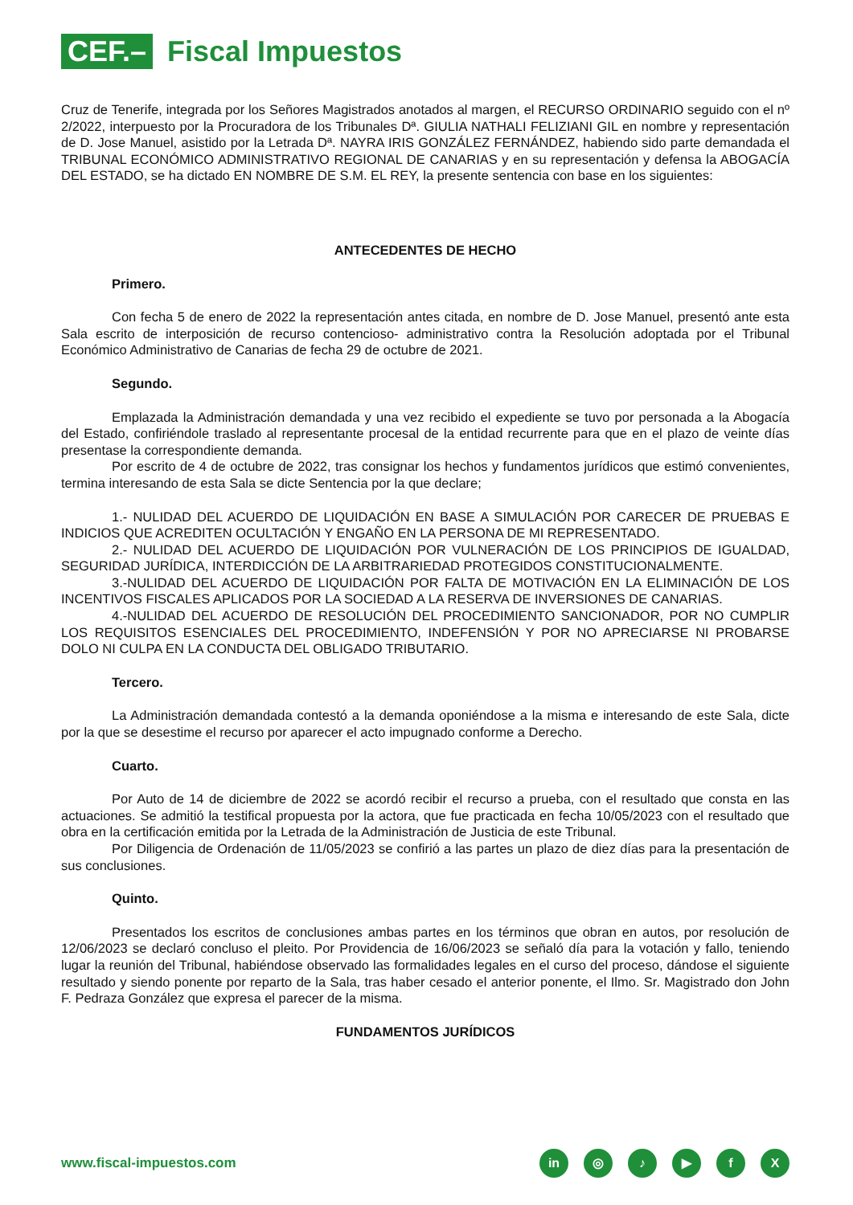CEF.–
Fiscal Impuestos
Cruz de Tenerife, integrada por los Señores Magistrados anotados al margen, el RECURSO ORDINARIO seguido con el nº 2/2022, interpuesto por la Procuradora de los Tribunales Dª. GIULIA NATHALI FELIZIANI GIL en nombre y representación de D. Jose Manuel, asistido por la Letrada Dª. NAYRA IRIS GONZÁLEZ FERNÁNDEZ, habiendo sido parte demandada el TRIBUNAL ECONÓMICO ADMINISTRATIVO REGIONAL DE CANARIAS y en su representación y defensa la ABOGACÍA DEL ESTADO, se ha dictado EN NOMBRE DE S.M. EL REY, la presente sentencia con base en los siguientes:
ANTECEDENTES DE HECHO
Primero.
Con fecha 5 de enero de 2022 la representación antes citada, en nombre de D. Jose Manuel, presentó ante esta Sala escrito de interposición de recurso contencioso- administrativo contra la Resolución adoptada por el Tribunal Económico Administrativo de Canarias de fecha 29 de octubre de 2021.
Segundo.
Emplazada la Administración demandada y una vez recibido el expediente se tuvo por personada a la Abogacía del Estado, confiriéndole traslado al representante procesal de la entidad recurrente para que en el plazo de veinte días presentase la correspondiente demanda.
Por escrito de 4 de octubre de 2022, tras consignar los hechos y fundamentos jurídicos que estimó convenientes, termina interesando de esta Sala se dicte Sentencia por la que declare;
1.- NULIDAD DEL ACUERDO DE LIQUIDACIÓN EN BASE A SIMULACIÓN POR CARECER DE PRUEBAS E INDICIOS QUE ACREDITEN OCULTACIÓN Y ENGAÑO EN LA PERSONA DE MI REPRESENTADO.
2.- NULIDAD DEL ACUERDO DE LIQUIDACIÓN POR VULNERACIÓN DE LOS PRINCIPIOS DE IGUALDAD, SEGURIDAD JURÍDICA, INTERDICCIÓN DE LA ARBITRARIEDAD PROTEGIDOS CONSTITUCIONALMENTE.
3.-NULIDAD DEL ACUERDO DE LIQUIDACIÓN POR FALTA DE MOTIVACIÓN EN LA ELIMINACIÓN DE LOS INCENTIVOS FISCALES APLICADOS POR LA SOCIEDAD A LA RESERVA DE INVERSIONES DE CANARIAS.
4.-NULIDAD DEL ACUERDO DE RESOLUCIÓN DEL PROCEDIMIENTO SANCIONADOR, POR NO CUMPLIR LOS REQUISITOS ESENCIALES DEL PROCEDIMIENTO, INDEFENSIÓN Y POR NO APRECIARSE NI PROBARSE DOLO NI CULPA EN LA CONDUCTA DEL OBLIGADO TRIBUTARIO.
Tercero.
La Administración demandada contestó a la demanda oponiéndose a la misma e interesando de este Sala, dicte por la que se desestime el recurso por aparecer el acto impugnado conforme a Derecho.
Cuarto.
Por Auto de 14 de diciembre de 2022 se acordó recibir el recurso a prueba, con el resultado que consta en las actuaciones. Se admitió la testifical propuesta por la actora, que fue practicada en fecha 10/05/2023 con el resultado que obra en la certificación emitida por la Letrada de la Administración de Justicia de este Tribunal.
Por Diligencia de Ordenación de 11/05/2023 se confirió a las partes un plazo de diez días para la presentación de sus conclusiones.
Quinto.
Presentados los escritos de conclusiones ambas partes en los términos que obran en autos, por resolución de 12/06/2023 se declaró concluso el pleito. Por Providencia de 16/06/2023 se señaló día para la votación y fallo, teniendo lugar la reunión del Tribunal, habiéndose observado las formalidades legales en el curso del proceso, dándose el siguiente resultado y siendo ponente por reparto de la Sala, tras haber cesado el anterior ponente, el Ilmo. Sr. Magistrado don John F. Pedraza González que expresa el parecer de la misma.
FUNDAMENTOS JURÍDICOS
www.fiscal-impuestos.com
in ◎ ♪ ▶ fX